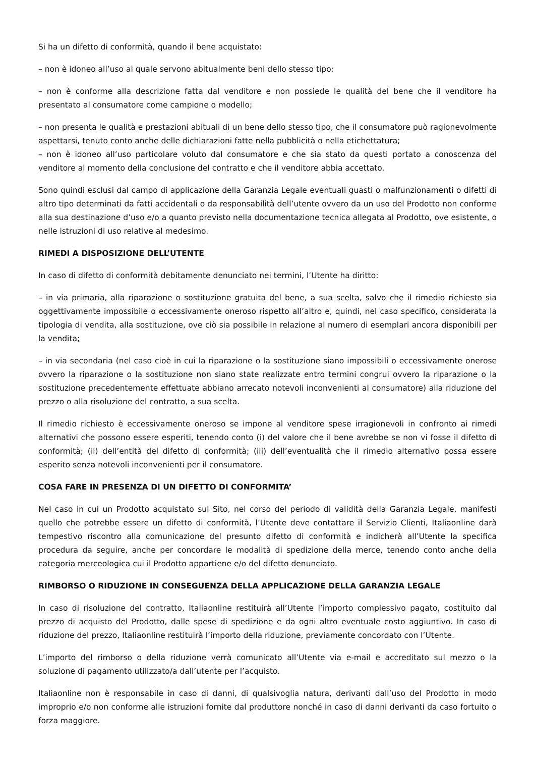Si ha un difetto di conformità, quando il bene acquistato:
– non è idoneo all’uso al quale servono abitualmente beni dello stesso tipo;
– non è conforme alla descrizione fatta dal venditore e non possiede le qualità del bene che il venditore ha presentato al consumatore come campione o modello;
– non presenta le qualità e prestazioni abituali di un bene dello stesso tipo, che il consumatore può ragionevolmente aspettarsi, tenuto conto anche delle dichiarazioni fatte nella pubblicità o nella etichettatura;
– non è idoneo all’uso particolare voluto dal consumatore e che sia stato da questi portato a conoscenza del venditore al momento della conclusione del contratto e che il venditore abbia accettato.
Sono quindi esclusi dal campo di applicazione della Garanzia Legale eventuali guasti o malfunzionamenti o difetti di altro tipo determinati da fatti accidentali o da responsabilità dell’utente ovvero da un uso del Prodotto non conforme alla sua destinazione d’uso e/o a quanto previsto nella documentazione tecnica allegata al Prodotto, ove esistente, o nelle istruzioni di uso relative al medesimo.
RIMEDI A DISPOSIZIONE DELL’UTENTE
In caso di difetto di conformità debitamente denunciato nei termini, l’Utente ha diritto:
– in via primaria, alla riparazione o sostituzione gratuita del bene, a sua scelta, salvo che il rimedio richiesto sia oggettivamente impossibile o eccessivamente oneroso rispetto all’altro e, quindi, nel caso specifico, considerata la tipologia di vendita, alla sostituzione, ove ciò sia possibile in relazione al numero di esemplari ancora disponibili per la vendita;
– in via secondaria (nel caso cioè in cui la riparazione o la sostituzione siano impossibili o eccessivamente onerose ovvero la riparazione o la sostituzione non siano state realizzate entro termini congrui ovvero la riparazione o la sostituzione precedentemente effettuate abbiano arrecato notevoli inconvenienti al consumatore) alla riduzione del prezzo o alla risoluzione del contratto, a sua scelta.
Il rimedio richiesto è eccessivamente oneroso se impone al venditore spese irragionevoli in confronto ai rimedi alternativi che possono essere esperiti, tenendo conto (i) del valore che il bene avrebbe se non vi fosse il difetto di conformità; (ii) dell’entità del difetto di conformità; (iii) dell’eventualità che il rimedio alternativo possa essere esperito senza notevoli inconvenienti per il consumatore.
COSA FARE IN PRESENZA DI UN DIFETTO DI CONFORMITA’
Nel caso in cui un Prodotto acquistato sul Sito, nel corso del periodo di validità della Garanzia Legale, manifesti quello che potrebbe essere un difetto di conformità, l’Utente deve contattare il Servizio Clienti, Italiaonline darà tempestivo riscontro alla comunicazione del presunto difetto di conformità e indicherà all’Utente la specifica procedura da seguire, anche per concordare le modalità di spedizione della merce, tenendo conto anche della categoria merceologica cui il Prodotto appartiene e/o del difetto denunciato.
RIMBORSO O RIDUZIONE IN CONSEGUENZA DELLA APPLICAZIONE DELLA GARANZIA LEGALE
In caso di risoluzione del contratto, Italiaonline restituirà all’Utente l’importo complessivo pagato, costituito dal prezzo di acquisto del Prodotto, dalle spese di spedizione e da ogni altro eventuale costo aggiuntivo. In caso di riduzione del prezzo, Italiaonline restituirà l’importo della riduzione, previamente concordato con l’Utente.
L’importo del rimborso o della riduzione verrà comunicato all’Utente via e-mail e accreditato sul mezzo o la soluzione di pagamento utilizzato/a dall’utente per l’acquisto.
Italiaonline non è responsabile in caso di danni, di qualsivoglia natura, derivanti dall’uso del Prodotto in modo improprio e/o non conforme alle istruzioni fornite dal produttore nonché in caso di danni derivanti da caso fortuito o forza maggiore.